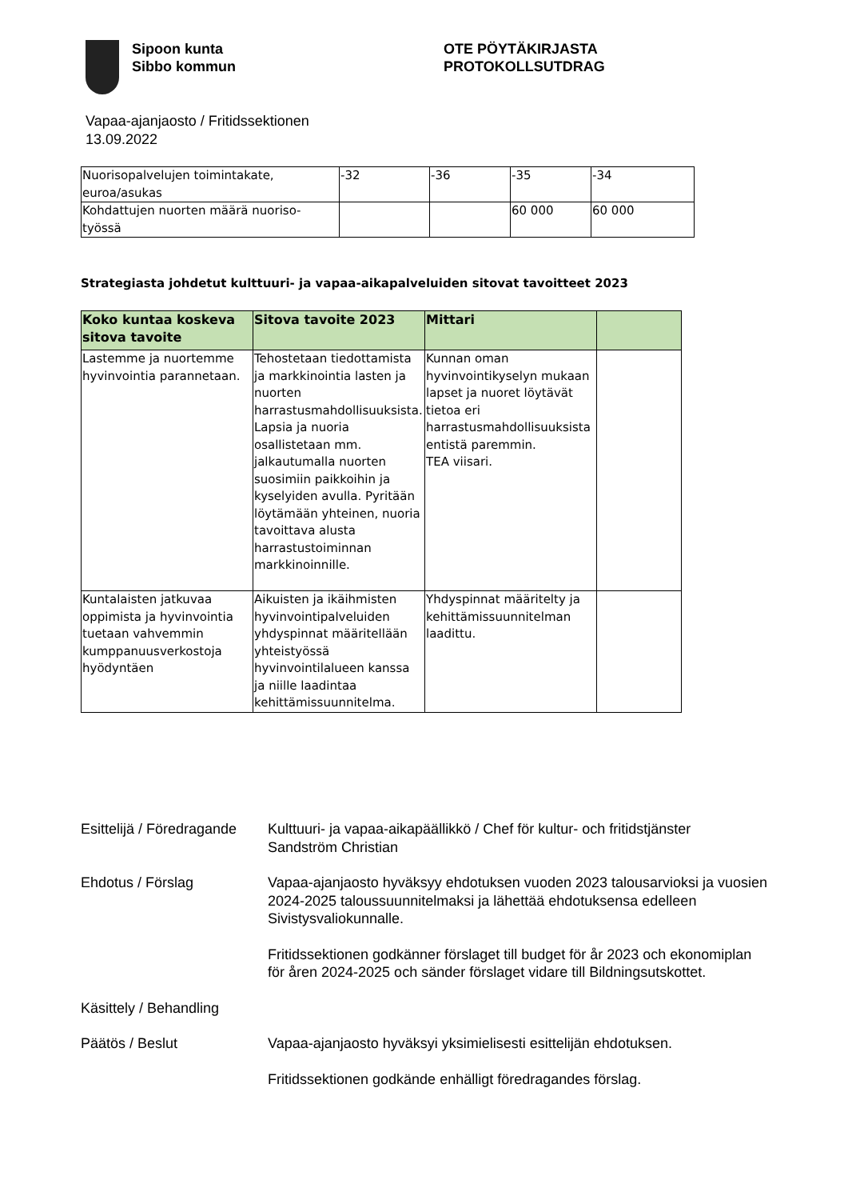Sipoon kunta
Sibbo kommun
OTE PÖYTÄKIRJASTA
PROTOKOLLSUTDRAG
Vapaa-ajanjaosto / Fritidssektionen
13.09.2022
| Nuorisopalvelujen toimintakate, euroa/asukas | -32 | -36 | -35 | -34 |
| Kohdattujen nuorten määrä nuoriso- työssä | | | 60 000 | 60 000 |
Strategiasta johdetut kulttuuri- ja vapaa-aikapalveluiden sitovat tavoitteet 2023
| Koko kuntaa koskeva sitova tavoite | Sitova tavoite 2023 | Mittari | |
| --- | --- | --- | --- |
| Lastemme ja nuortemme hyvinvointia parannetaan. | Tehostetaan tiedottamista ja markkinointia lasten ja nuorten harrastusmahdollisuuksista. Lapsia ja nuoria osallistetaan mm. jalkautumalla nuorten suosimiin paikkoihin ja kyselyiden avulla. Pyritään löytämään yhteinen, nuoria tavoittava alusta harrastustoiminnan markkinoinnille. | Kunnan oman hyvinvointikyselyn mukaan lapset ja nuoret löytävät tietoa eri harrastusmahdollisuuksista entistä paremmin. TEA viisari. | |
| Kuntalaisten jatkuvaa oppimista ja hyvinvointia tuetaan vahvemmin kumppanuusverkostoja hyödyntäen | Aikuisten ja ikäihmisten hyvinvointipalveluiden yhdyspinnat määritellään yhteistyössä hyvinvointilalueen kanssa ja niille laadintaa kehittämissuunnitelma. | Yhdyspinnat määritelty ja kehittämissuunnitelman laadittu. | |
Esittelijä / Föredragande
Kulttuuri- ja vapaa-aikapäällikkö / Chef för kultur- och fritidstjänster
Sandström Christian
Ehdotus / Förslag Vapaa-ajanjaosto hyväksyy ehdotuksen vuoden 2023 talousarvioksi ja vuosien 2024-2025 taloussuunnitelmaksi ja lähettää ehdotuksensa edelleen Sivistysvaliokunnalle.
Fritidssektionen godkänner förslaget till budget för år 2023 och ekonomiplan för åren 2024-2025 och sänder förslaget vidare till Bildningsutskottet.
Käsittely / Behandling
Päätös / Beslut Vapaa-ajanjaosto hyväksyi yksimielisesti esittelijän ehdotuksen.
Fritidssektionen godkände enhälligt föredragandes förslag.